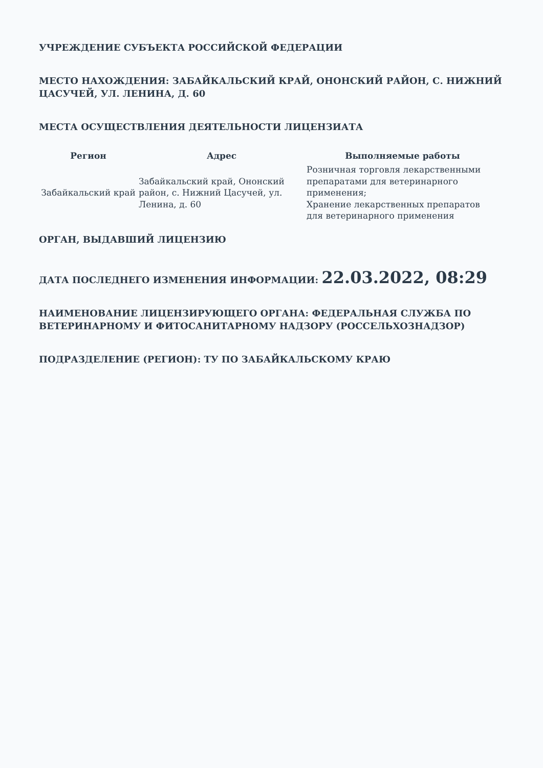УЧРЕЖДЕНИЕ СУБЪЕКТА РОССИЙСКОЙ ФЕДЕРАЦИИ
МЕСТО НАХОЖДЕНИЯ: ЗАБАЙКАЛЬСКИЙ КРАЙ, ОНОНСКИЙ РАЙОН, С. НИЖНИЙ ЦАСУЧЕЙ, УЛ. ЛЕНИНА, Д. 60
МЕСТА ОСУЩЕСТВЛЕНИЯ ДЕЯТЕЛЬНОСТИ ЛИЦЕНЗИАТА
| Регион | Адрес | Выполняемые работы |
| --- | --- | --- |
| Забайкальский край | Забайкальский край, Ононский район, с. Нижний Цасучей, ул. Ленина, д. 60 | Розничная торговля лекарственными препаратами для ветеринарного применения; Хранение лекарственных препаратов для ветеринарного применения |
ОРГАН, ВЫДАВШИЙ ЛИЦЕНЗИЮ
ДАТА ПОСЛЕДНЕГО ИЗМЕНЕНИЯ ИНФОРМАЦИИ: 22.03.2022, 08:29
НАИМЕНОВАНИЕ ЛИЦЕНЗИРУЮЩЕГО ОРГАНА: ФЕДЕРАЛЬНАЯ СЛУЖБА ПО ВЕТЕРИНАРНОМУ И ФИТОСАНИТАРНОМУ НАДЗОРУ (РОССЕЛЬХОЗНАДЗОР)
ПОДРАЗДЕЛЕНИЕ (РЕГИОН): ТУ ПО ЗАБАЙКАЛЬСКОМУ КРАЮ